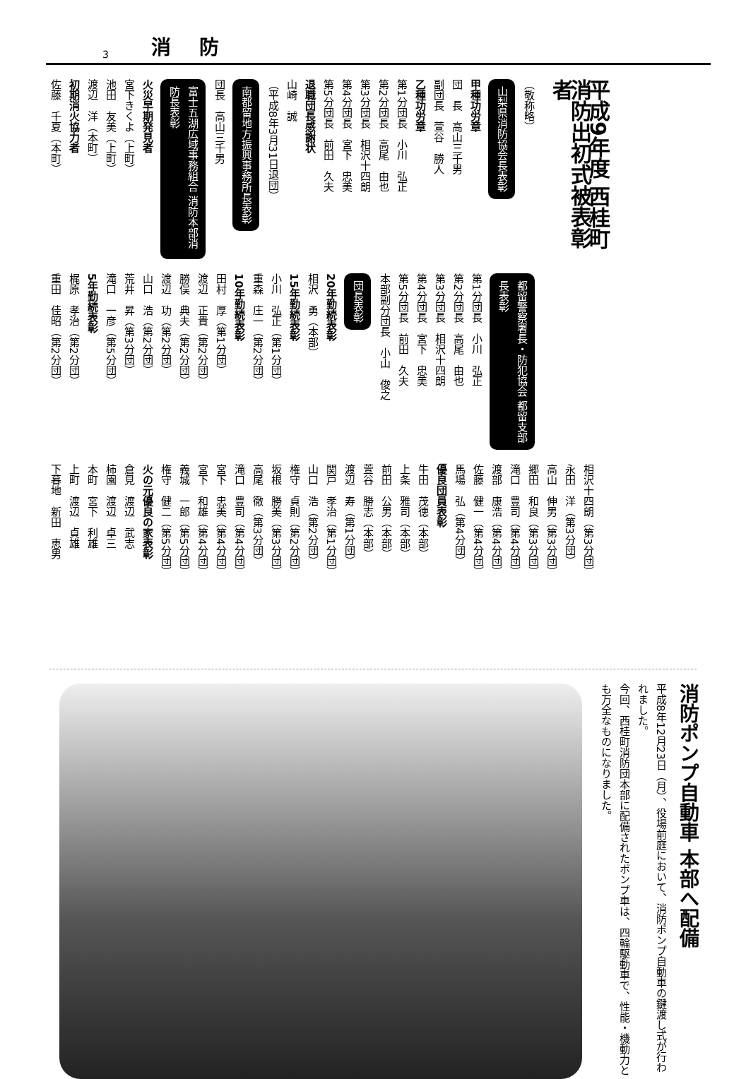3 消防
平成9年度 西桂町消防出初式被表彰者
（敬称略）
山梨県消防協会長表彰
甲種功労章
団　長　高山三千男
副団長　萱谷　勝人
乙種功労章
第1分団長　小川　弘正
第2分団長　高尾　由也
第3分団長　相沢十四朗
第4分団長　宮下　忠美
第5分団長　前田　久夫
退職団長感謝状
山崎　誠
（平成8年3月31日退団）
南都留地方振興事務所長表彰
団長　高山三千男
富士五湖広域事務組合 消防本部消防長表彰
火災早期発見者
宮下きくよ（上町）
池田　友美（上町）
渡辺　洋（本町）
初期消火協力者
佐藤　千夏（本町）
都留警察署長・防犯協会 都留支部長表彰
第1分団長　小川　弘正
第2分団長　高尾　由也
第3分団長　相沢十四朗
第4分団長　宮下　忠美
第5分団長　前田　久夫
本部副分団長　小山　俊之
団長表彰
20年勤続表彰
相沢　勇（本部）
15年勤続表彰
小川　弘正（第1分団）
重森　庄一（第2分団）
10年勤続表彰
田村　厚（第1分団）
渡辺　正貴（第2分団）
勝俣　典夫（第2分団）
渡辺　功（第2分団）
山口　浩（第2分団）
荒井　昇（第3分団）
滝口　一彦（第5分団）
5年勤続表彰
梶原　孝治（第2分団）
重田　佳昭（第2分団）
相沢十四朗（第3分団）
永田　洋（第3分団）
高山　伸男（第3分団）
郷田　和良（第3分団）
滝口　豊司（第4分団）
渡部　康浩（第4分団）
佐藤　健一（第4分団）
馬場　弘（第4分団）
優良団員表彰
牛田　茂徳（本部）
上条　雅司（本部）
前田　公男（本部）
萱谷　勝志（本部）
渡辺　寿（第1分団）
関戸　孝治（第1分団）
山口　浩（第2分団）
権守　貞則（第2分団）
坂根　勝美（第3分団）
高尾　徹（第3分団）
滝口　豊司（第4分団）
宮下　忠美（第4分団）
宮下　和雄（第4分団）
義城　一郎（第5分団）
権守　健二（第5分団）
火の元優良の家表彰
倉見　渡辺　武志
柿園　渡辺　卓三
本町　宮下　利雄
上町　渡辺　貞雄
下暮地　新田　恵男
消防ポンプ自動車 本部へ配備
平成8年12月23日（月）、役場前庭において、消防ポンプ自動車の鍵渡し式が行われました。
今回、西桂町消防団本部に配備されたポンプ車は、四輪駆動車で、性能・機動力とも万全なものになりました。